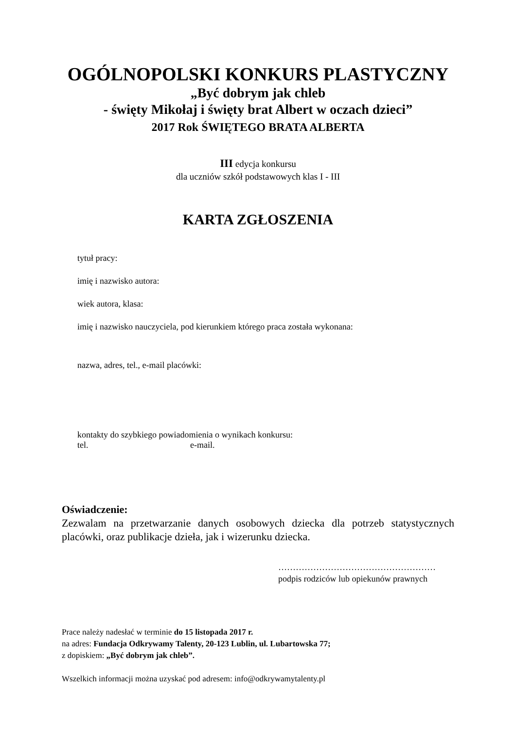OGÓLNOPOLSKI KONKURS PLASTYCZNY
„Być dobrym jak chleb
- święty Mikołaj i święty brat Albert w oczach dzieci”
2017 Rok ŚWIĘTEGO BRATA ALBERTA
III edycja konkursu
dla uczniów szkół podstawowych klas I - III
KARTA ZGŁOSZENIA
tytuł pracy:
imię i nazwisko autora:
wiek autora, klasa:
imię i nazwisko nauczyciela, pod kierunkiem którego praca została wykonana:
nazwa, adres, tel., e-mail placówki:
kontakty do szybkiego powiadomienia o wynikach konkursu:
tel. e-mail.
Oświadczenie:
Zezwalam na przetwarzanie danych osobowych dziecka dla potrzeb statystycznych placówki, oraz publikacje dzieła, jak i wizerunku dziecka.
………………………………………………
podpis rodziców lub opiekunów prawnych
Prace należy nadesłać w terminie do 15 listopada 2017 r.
na adres: Fundacja Odkrywamy Talenty, 20-123 Lublin, ul. Lubartowska 77;
z dopiskiem: „Być dobrym jak chleb”.
Wszelkich informacji można uzyskać pod adresem: info@odkrywamytalenty.pl